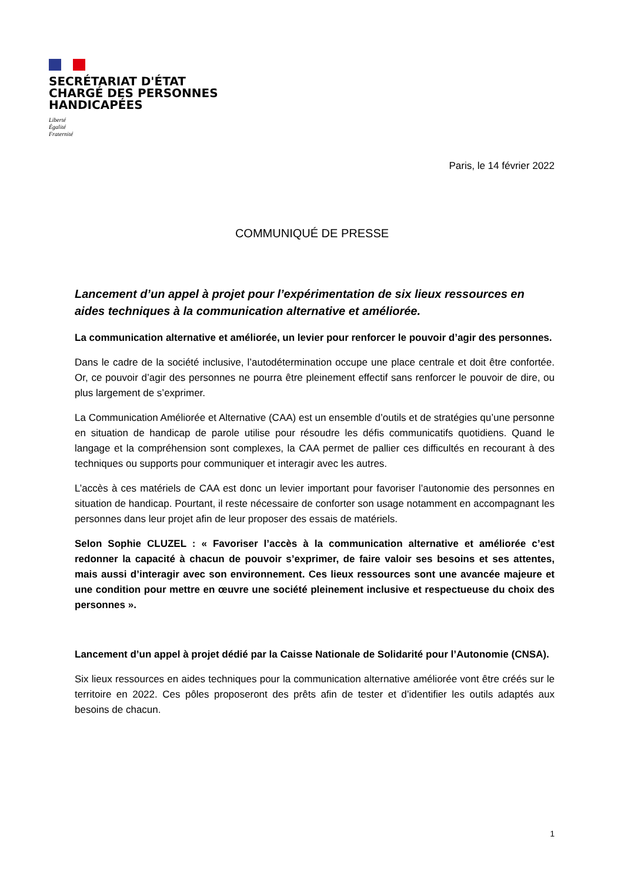SECRÉTARIAT D'ÉTAT
CHARGÉ DES PERSONNES
HANDICAPÉES
Liberté
Égalité
Fraternité
Paris, le 14 février 2022
COMMUNIQUÉ DE PRESSE
Lancement d’un appel à projet pour l’expérimentation de six lieux ressources en aides techniques à la communication alternative et améliorée.
La communication alternative et améliorée, un levier pour renforcer le pouvoir d’agir des personnes.
Dans le cadre de la société inclusive, l’autodétermination occupe une place centrale et doit être confortée. Or, ce pouvoir d’agir des personnes ne pourra être pleinement effectif sans renforcer le pouvoir de dire, ou plus largement de s’exprimer.
La Communication Améliorée et Alternative (CAA) est un ensemble d’outils et de stratégies qu’une personne en situation de handicap de parole utilise pour résoudre les défis communicatifs quotidiens. Quand le langage et la compréhension sont complexes, la CAA permet de pallier ces difficultés en recourant à des techniques ou supports pour communiquer et interagir avec les autres.
L’accès à ces matériels de CAA est donc un levier important pour favoriser l’autonomie des personnes en situation de handicap. Pourtant, il reste nécessaire de conforter son usage notamment en accompagnant les personnes dans leur projet afin de leur proposer des essais de matériels.
Selon Sophie CLUZEL : « Favoriser l’accès à la communication alternative et améliorée c’est redonner la capacité à chacun de pouvoir s’exprimer, de faire valoir ses besoins et ses attentes, mais aussi d’interagir avec son environnement. Ces lieux ressources sont une avancée majeure et une condition pour mettre en œuvre une société pleinement inclusive et respectueuse du choix des personnes ».
Lancement d’un appel à projet dédié par la Caisse Nationale de Solidarité pour l’Autonomie (CNSA).
Six lieux ressources en aides techniques pour la communication alternative améliorée vont être créés sur le territoire en 2022. Ces pôles proposeront des prêts afin de tester et d’identifier les outils adaptés aux besoins de chacun.
1